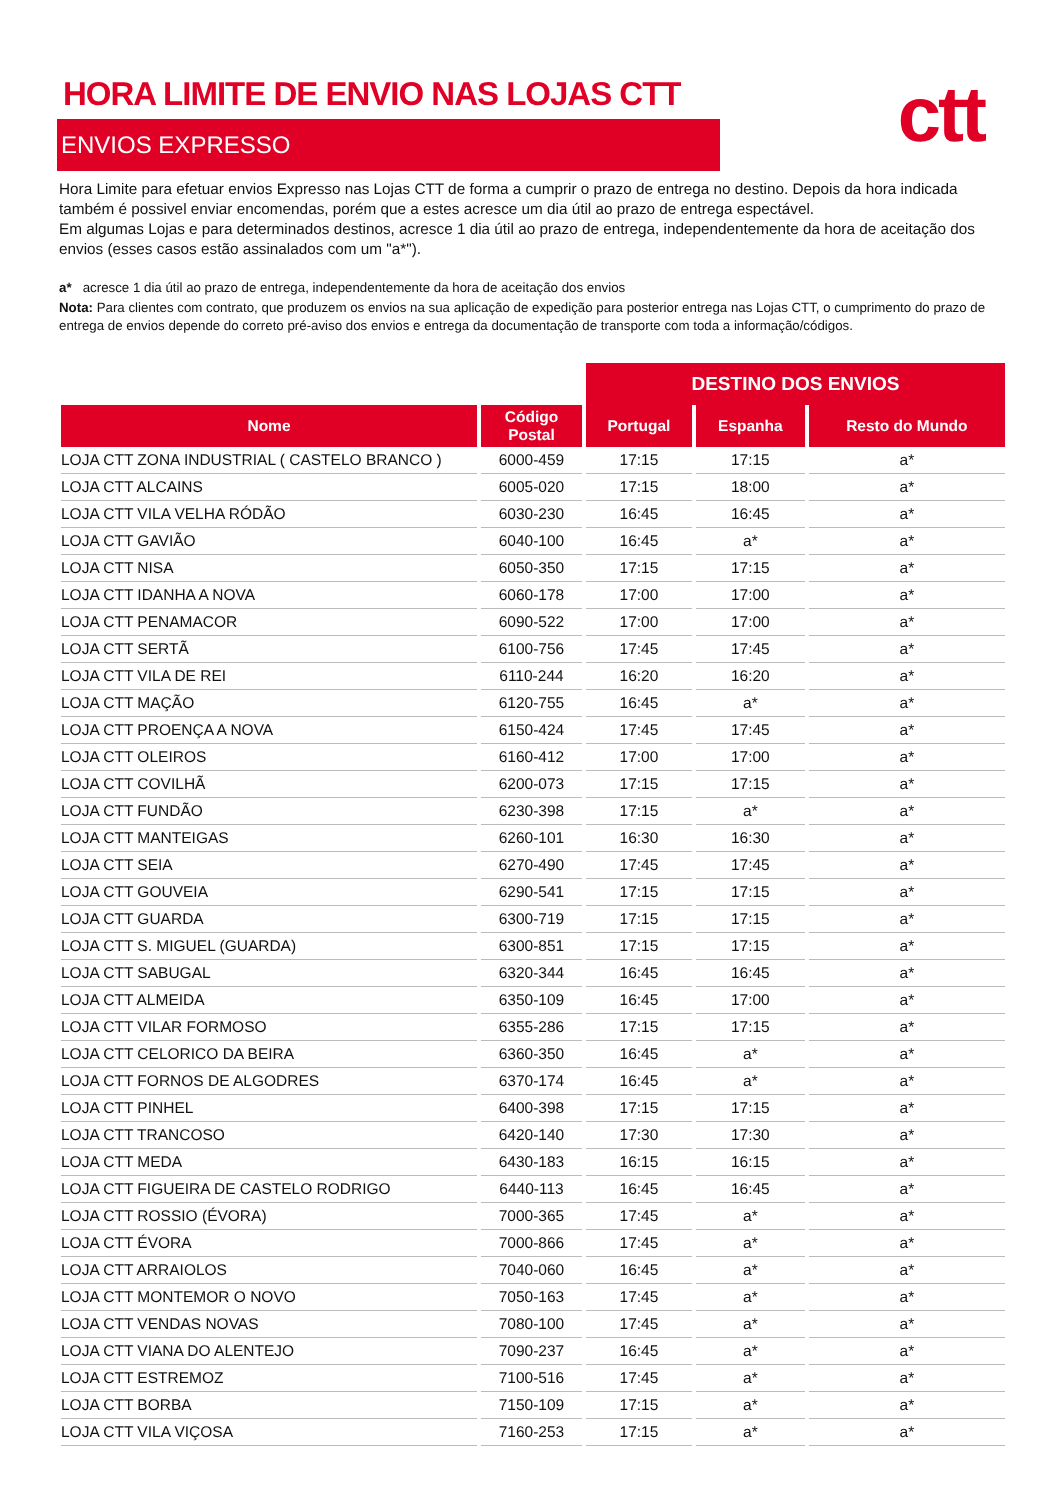HORA LIMITE DE ENVIO NAS LOJAS CTT
ENVIOS EXPRESSO
ctt
Hora Limite para efetuar envios Expresso nas Lojas CTT de forma a cumprir o prazo de entrega no destino. Depois da hora indicada também é possivel enviar encomendas, porém que a estes acresce um dia útil ao prazo de entrega espectável.
Em algumas Lojas e para determinados destinos, acresce 1 dia útil ao prazo de entrega, independentemente da hora de aceitação dos envios (esses casos estão assinalados com um "a*").
a* acresce 1 dia útil ao prazo de entrega, independentemente da hora de aceitação dos envios
Nota: Para clientes com contrato, que produzem os envios na sua aplicação de expedição para posterior entrega nas Lojas CTT, o cumprimento do prazo de entrega de envios depende do correto pré-aviso dos envios e entrega da documentação de transporte com toda a informação/códigos.
| | | DESTINO DOS ENVIOS | | |
| --- | --- | --- | --- | --- |
| Nome | Código Postal | Portugal | Espanha | Resto do Mundo |
| LOJA CTT ZONA INDUSTRIAL ( CASTELO BRANCO ) | 6000-459 | 17:15 | 17:15 | a* |
| LOJA CTT ALCAINS | 6005-020 | 17:15 | 18:00 | a* |
| LOJA CTT VILA VELHA RÓDÃO | 6030-230 | 16:45 | 16:45 | a* |
| LOJA CTT GAVIÃO | 6040-100 | 16:45 | a* | a* |
| LOJA CTT NISA | 6050-350 | 17:15 | 17:15 | a* |
| LOJA CTT IDANHA A NOVA | 6060-178 | 17:00 | 17:00 | a* |
| LOJA CTT PENAMACOR | 6090-522 | 17:00 | 17:00 | a* |
| LOJA CTT SERTÃ | 6100-756 | 17:45 | 17:45 | a* |
| LOJA CTT VILA DE REI | 6110-244 | 16:20 | 16:20 | a* |
| LOJA CTT MAÇÃO | 6120-755 | 16:45 | a* | a* |
| LOJA CTT PROENÇA A NOVA | 6150-424 | 17:45 | 17:45 | a* |
| LOJA CTT OLEIROS | 6160-412 | 17:00 | 17:00 | a* |
| LOJA CTT COVILHÃ | 6200-073 | 17:15 | 17:15 | a* |
| LOJA CTT FUNDÃO | 6230-398 | 17:15 | a* | a* |
| LOJA CTT MANTEIGAS | 6260-101 | 16:30 | 16:30 | a* |
| LOJA CTT SEIA | 6270-490 | 17:45 | 17:45 | a* |
| LOJA CTT GOUVEIA | 6290-541 | 17:15 | 17:15 | a* |
| LOJA CTT GUARDA | 6300-719 | 17:15 | 17:15 | a* |
| LOJA CTT S. MIGUEL (GUARDA) | 6300-851 | 17:15 | 17:15 | a* |
| LOJA CTT SABUGAL | 6320-344 | 16:45 | 16:45 | a* |
| LOJA CTT ALMEIDA | 6350-109 | 16:45 | 17:00 | a* |
| LOJA CTT VILAR FORMOSO | 6355-286 | 17:15 | 17:15 | a* |
| LOJA CTT CELORICO DA BEIRA | 6360-350 | 16:45 | a* | a* |
| LOJA CTT FORNOS DE ALGODRES | 6370-174 | 16:45 | a* | a* |
| LOJA CTT PINHEL | 6400-398 | 17:15 | 17:15 | a* |
| LOJA CTT TRANCOSO | 6420-140 | 17:30 | 17:30 | a* |
| LOJA CTT MEDA | 6430-183 | 16:15 | 16:15 | a* |
| LOJA CTT FIGUEIRA DE CASTELO RODRIGO | 6440-113 | 16:45 | 16:45 | a* |
| LOJA CTT ROSSIO (ÉVORA) | 7000-365 | 17:45 | a* | a* |
| LOJA CTT ÉVORA | 7000-866 | 17:45 | a* | a* |
| LOJA CTT ARRAIOLOS | 7040-060 | 16:45 | a* | a* |
| LOJA CTT MONTEMOR O NOVO | 7050-163 | 17:45 | a* | a* |
| LOJA CTT VENDAS NOVAS | 7080-100 | 17:45 | a* | a* |
| LOJA CTT VIANA DO ALENTEJO | 7090-237 | 16:45 | a* | a* |
| LOJA CTT ESTREMOZ | 7100-516 | 17:45 | a* | a* |
| LOJA CTT BORBA | 7150-109 | 17:15 | a* | a* |
| LOJA CTT VILA VIÇOSA | 7160-253 | 17:15 | a* | a* |